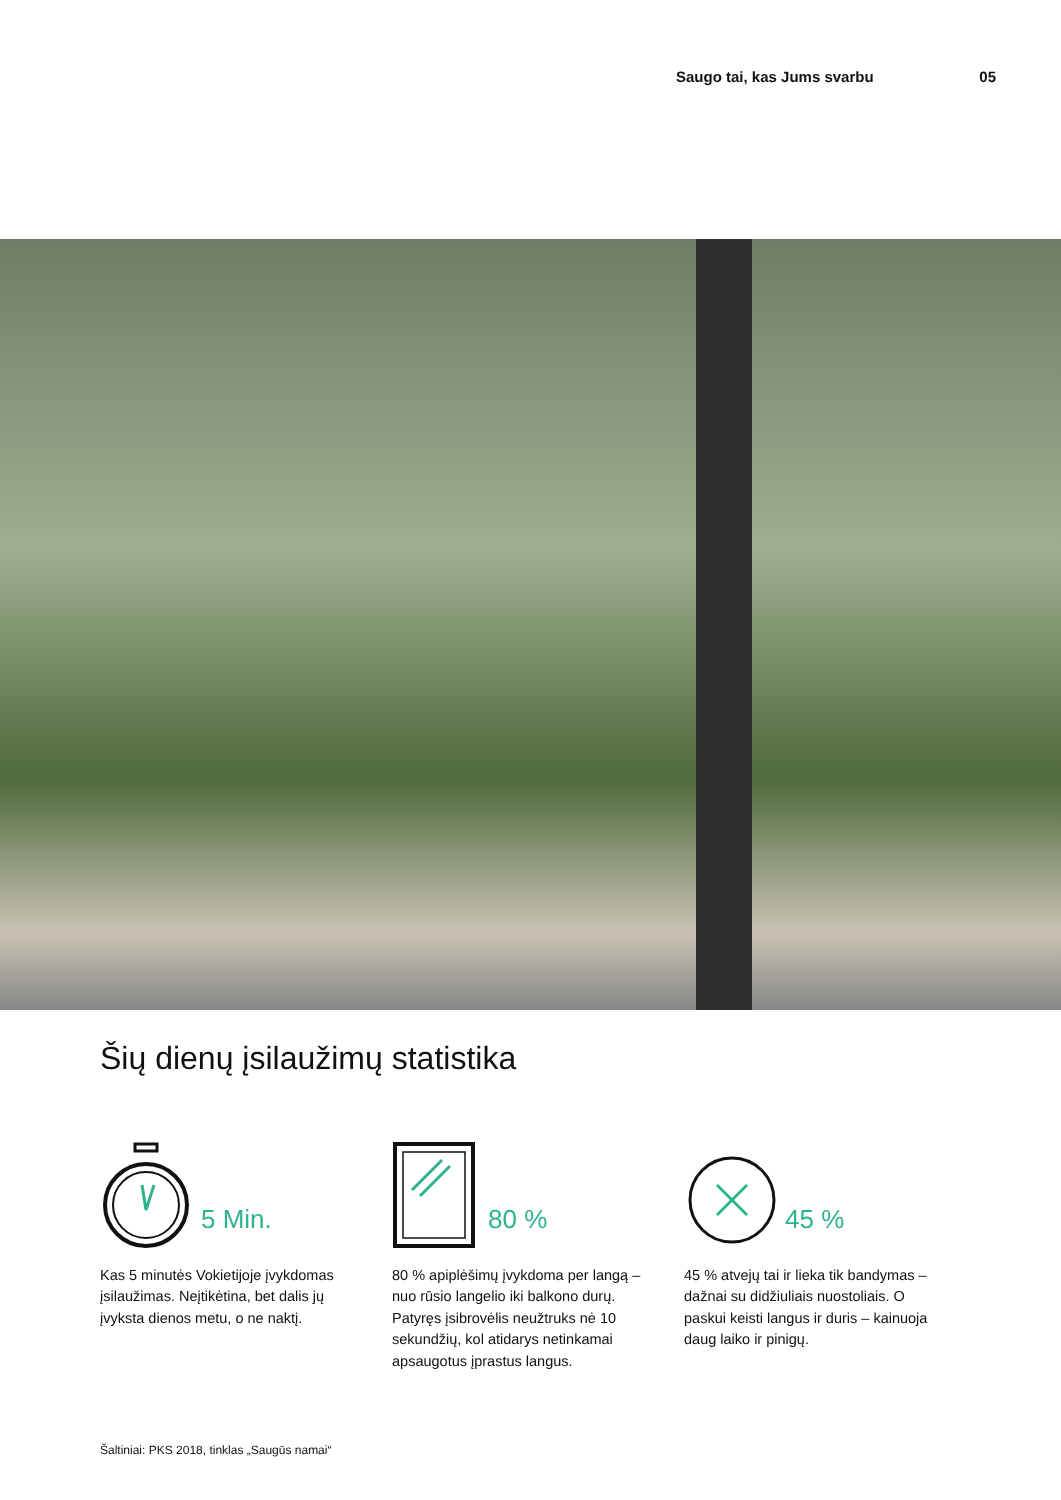Saugo tai, kas Jums svarbu 05
Šių dienų įsilaužimų statistika
5 Min.
Kas 5 minutės Vokietijoje įvykdomas įsilaužimas. Neįtikėtina, bet dalis jų įvyksta dienos metu, o ne naktį.
80 %
80 % apiplėšimų įvykdoma per langą – nuo rūsio langelio iki balkono durų. Patyręs įsibrovėlis neužtruks nė 10 sekundžių, kol atidarys netinkamai apsaugotus įprastus langus.
45 %
45 % atvejų tai ir lieka tik bandymas – dažnai su didžiuliais nuostoliais. O paskui keisti langus ir duris – kainuoja daug laiko ir pinigų.
Šaltiniai: PKS 2018, tinklas „Saugūs namai“